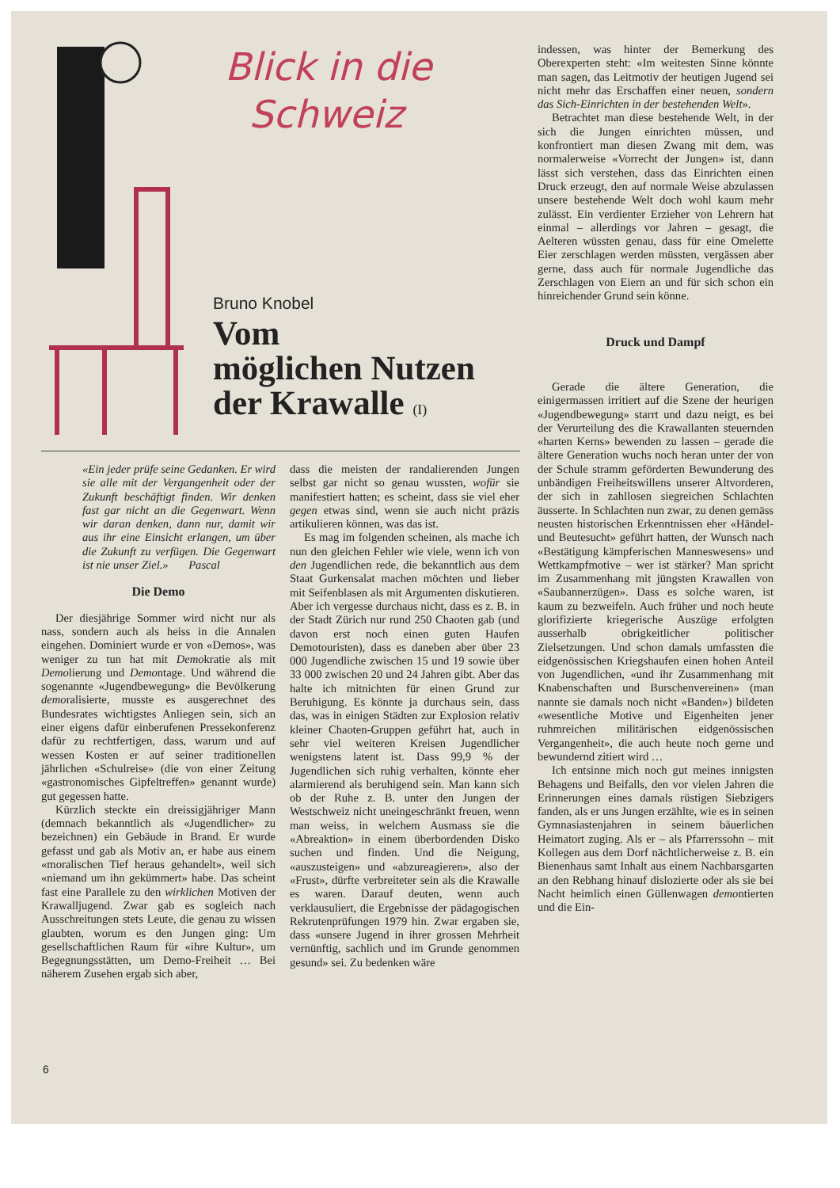Blick in die
Schweiz
Bruno Knobel
Vom
möglichen Nutzen
der Krawalle (I)
indessen, was hinter der Bemerkung des Oberexperten steht: «Im weitesten Sinne könnte man sagen, das Leitmotiv der heutigen Jugend sei nicht mehr das Erschaffen einer neuen, sondern das Sich-Einrichten in der bestehenden Welt».
Betrachtet man diese bestehende Welt, in der sich die Jungen einrichten müssen, und konfrontiert man diesen Zwang mit dem, was normalerweise «Vorrecht der Jungen» ist, dann lässt sich verstehen, dass das Einrichten einen Druck erzeugt, den auf normale Weise abzulassen unsere bestehende Welt doch wohl kaum mehr zulässt. Ein verdienter Erzieher von Lehrern hat einmal – allerdings vor Jahren – gesagt, die Aelteren wüssten genau, dass für eine Omelette Eier zerschlagen werden müssten, vergässen aber gerne, dass auch für normale Jugendliche das Zerschlagen von Eiern an und für sich schon ein hinreichender Grund sein könne.
Druck und Dampf
Gerade die ältere Generation, die einigermassen irritiert auf die Szene der heurigen «Jugendbewegung» starrt und dazu neigt, es bei der Verurteilung des die Krawallanten steuernden «harten Kerns» bewenden zu lassen – gerade die ältere Generation wuchs noch heran unter der von der Schule stramm geförderten Bewunderung des unbändigen Freiheitswillens unserer Altvorderen, der sich in zahllosen siegreichen Schlachten äusserte. In Schlachten nun zwar, zu denen gemäss neusten historischen Erkenntnissen eher «Händel- und Beutesucht» geführt hatten, der Wunsch nach «Bestätigung kämpferischen Manneswesens» und Wettkampfmotive – wer ist stärker? Man spricht im Zusammenhang mit jüngsten Krawallen von «Saubannerzügen». Dass es solche waren, ist kaum zu bezweifeln. Auch früher und noch heute glorifizierte kriegerische Auszüge erfolgten ausserhalb obrigkeitlicher politischer Zielsetzungen. Und schon damals umfassten die eidgenössischen Kriegshaufen einen hohen Anteil von Jugendlichen, «und ihr Zusammenhang mit Knabenschaften und Burschenvereinen» (man nannte sie damals noch nicht «Banden») bildeten «wesentliche Motive und Eigenheiten jener ruhmreichen militärischen eidgenössischen Vergangenheit», die auch heute noch gerne und bewundernd zitiert wird …
Ich entsinne mich noch gut meines innigsten Behagens und Beifalls, den vor vielen Jahren die Erinnerungen eines damals rüstigen Siebzigers fanden, als er uns Jungen erzählte, wie es in seinen Gymnasiastenjahren in seinem bäuerlichen Heimatort zuging. Als er – als Pfarrerssohn – mit Kollegen aus dem Dorf nächtlicherweise z. B. ein Bienenhaus samt Inhalt aus einem Nachbarsgarten an den Rebhang hinauf dislozierte oder als sie bei Nacht heimlich einen Güllenwagen demontierten und die Ein-
«Ein jeder prüfe seine Gedanken. Er wird sie alle mit der Vergangenheit oder der Zukunft beschäftigt finden. Wir denken fast gar nicht an die Gegenwart. Wenn wir daran denken, dann nur, damit wir aus ihr eine Einsicht erlangen, um über die Zukunft zu verfügen. Die Gegenwart ist nie unser Ziel.» Pascal
Die Demo
Der diesjährige Sommer wird nicht nur als nass, sondern auch als heiss in die Annalen eingehen. Dominiert wurde er von «Demos», was weniger zu tun hat mit Demokratie als mit Demolierung und Demontage. Und während die sogenannte «Jugendbewegung» die Bevölkerung demoralisierte, musste es ausgerechnet des Bundesrates wichtigstes Anliegen sein, sich an einer eigens dafür einberufenen Pressekonferenz dafür zu rechtfertigen, dass, warum und auf wessen Kosten er auf seiner traditionellen jährlichen «Schulreise» (die von einer Zeitung «gastronomisches Gipfeltreffen» genannt wurde) gut gegessen hatte.
Kürzlich steckte ein dreissigjähriger Mann (demnach bekanntlich als «Jugendlicher» zu bezeichnen) ein Gebäude in Brand. Er wurde gefasst und gab als Motiv an, er habe aus einem «moralischen Tief heraus gehandelt», weil sich «niemand um ihn gekümmert» habe. Das scheint fast eine Parallele zu den wirklichen Motiven der Krawalljugend. Zwar gab es sogleich nach Ausschreitungen stets Leute, die genau zu wissen glaubten, worum es den Jungen ging: Um gesellschaftlichen Raum für «ihre Kultur», um Begegnungsstätten, um Demo-Freiheit … Bei näherem Zusehen ergab sich aber,
dass die meisten der randalierenden Jungen selbst gar nicht so genau wussten, wofür sie manifestiert hatten; es scheint, dass sie viel eher gegen etwas sind, wenn sie auch nicht präzis artikulieren können, was das ist.
Es mag im folgenden scheinen, als mache ich nun den gleichen Fehler wie viele, wenn ich von den Jugendlichen rede, die bekanntlich aus dem Staat Gurkensalat machen möchten und lieber mit Seifenblasen als mit Argumenten diskutieren. Aber ich vergesse durchaus nicht, dass es z. B. in der Stadt Zürich nur rund 250 Chaoten gab (und davon erst noch einen guten Haufen Demotouristen), dass es daneben aber über 23 000 Jugendliche zwischen 15 und 19 sowie über 33 000 zwischen 20 und 24 Jahren gibt. Aber das halte ich mitnichten für einen Grund zur Beruhigung. Es könnte ja durchaus sein, dass das, was in einigen Städten zur Explosion relativ kleiner Chaoten-Gruppen geführt hat, auch in sehr viel weiteren Kreisen Jugendlicher wenigstens latent ist. Dass 99,9 % der Jugendlichen sich ruhig verhalten, könnte eher alarmierend als beruhigend sein. Man kann sich ob der Ruhe z. B. unter den Jungen der Westschweiz nicht uneingeschränkt freuen, wenn man weiss, in welchem Ausmass sie die «Abreaktion» in einem überbordenden Disko suchen und finden. Und die Neigung, «auszusteigen» und «abzureagieren», also der «Frust», dürfte verbreiteter sein als die Krawalle es waren. Darauf deuten, wenn auch verklausuliert, die Ergebnisse der pädagogischen Rekrutenprüfungen 1979 hin. Zwar ergaben sie, dass «unsere Jugend in ihrer grossen Mehrheit vernünftig, sachlich und im Grunde genommen gesund» sei. Zu bedenken wäre
6